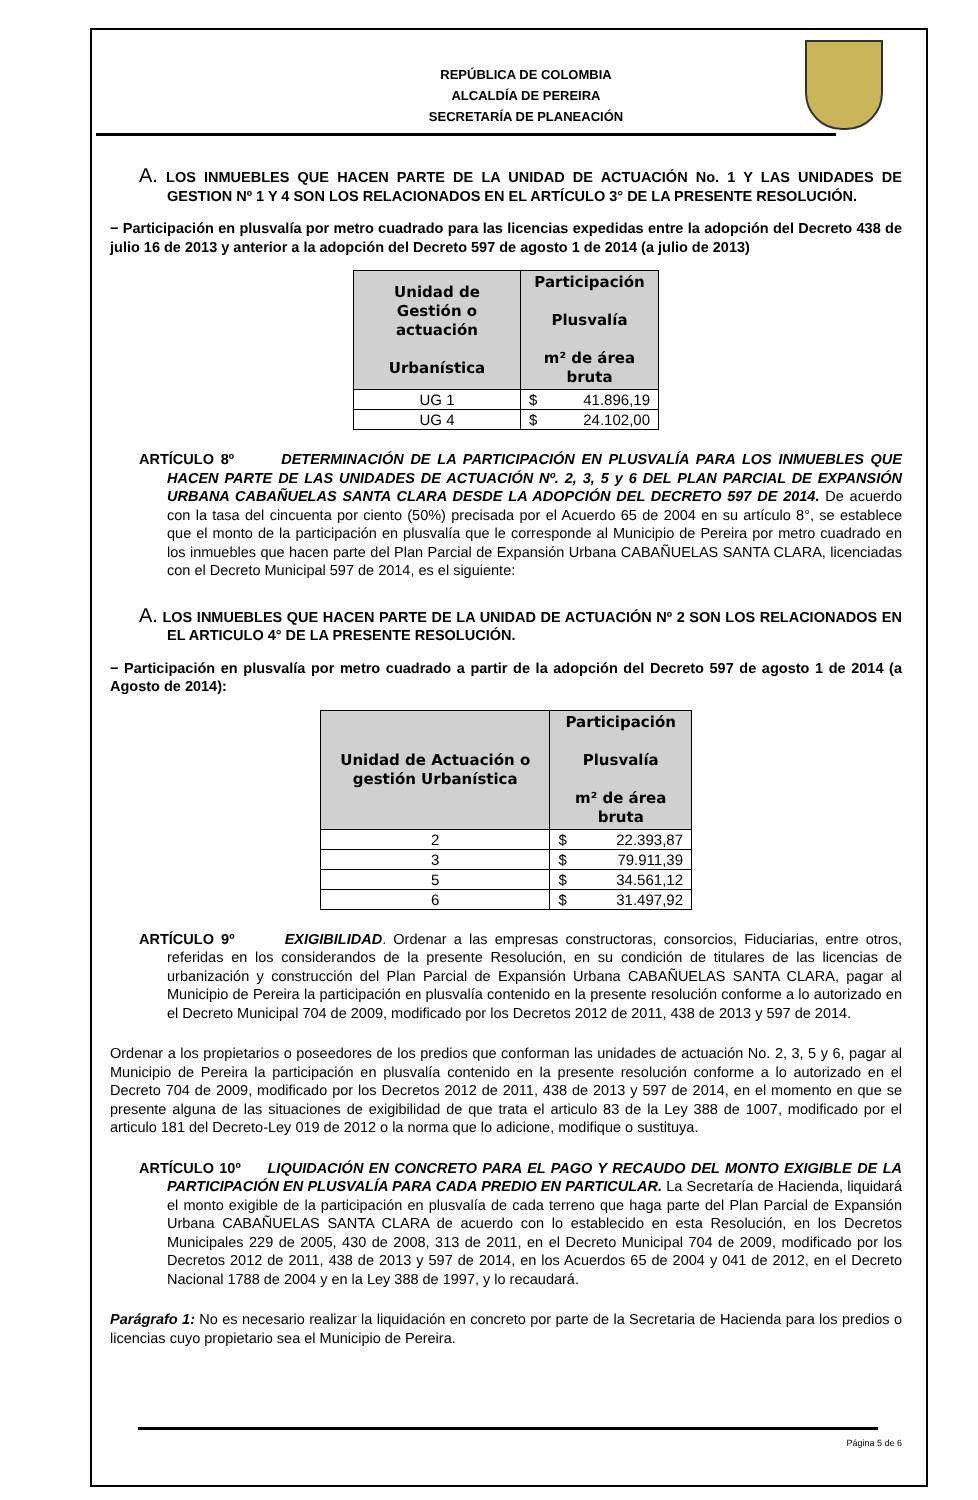REPÚBLICA DE COLOMBIA
ALCALDÍA DE PEREIRA
SECRETARÍA DE PLANEACIÓN
A. LOS INMUEBLES QUE HACEN PARTE DE LA UNIDAD DE ACTUACIÓN No. 1 Y LAS UNIDADES DE GESTION Nº 1 Y 4 SON LOS RELACIONADOS EN EL ARTÍCULO 3° DE LA PRESENTE RESOLUCIÓN.
− Participación en plusvalía por metro cuadrado para las licencias expedidas entre la adopción del Decreto 438 de julio 16 de 2013 y anterior a la adopción del Decreto 597 de agosto 1 de 2014 (a julio de 2013)
| Unidad de Gestión o actuación Urbanística | Participación Plusvalía m² de área bruta |
| --- | --- |
| UG 1 | $ 41.896,19 |
| UG 4 | $ 24.102,00 |
ARTÍCULO 8º DETERMINACIÓN DE LA PARTICIPACIÓN EN PLUSVALÍA PARA LOS INMUEBLES QUE HACEN PARTE DE LAS UNIDADES DE ACTUACIÓN Nº. 2, 3, 5 y 6 DEL PLAN PARCIAL DE EXPANSIÓN URBANA CABAÑUELAS SANTA CLARA DESDE LA ADOPCIÓN DEL DECRETO 597 DE 2014. De acuerdo con la tasa del cincuenta por ciento (50%) precisada por el Acuerdo 65 de 2004 en su artículo 8°, se establece que el monto de la participación en plusvalía que le corresponde al Municipio de Pereira por metro cuadrado en los inmuebles que hacen parte del Plan Parcial de Expansión Urbana CABAÑUELAS SANTA CLARA, licenciadas con el Decreto Municipal 597 de 2014, es el siguiente:
A. LOS INMUEBLES QUE HACEN PARTE DE LA UNIDAD DE ACTUACIÓN Nº 2 SON LOS RELACIONADOS EN EL ARTICULO 4° DE LA PRESENTE RESOLUCIÓN.
− Participación en plusvalía por metro cuadrado a partir de la adopción del Decreto 597 de agosto 1 de 2014 (a Agosto de 2014):
| Unidad de Actuación o gestión Urbanística | Participación Plusvalía m² de área bruta |
| --- | --- |
| 2 | $ 22.393,87 |
| 3 | $ 79.911,39 |
| 5 | $ 34.561,12 |
| 6 | $ 31.497,92 |
ARTÍCULO 9º EXIGIBILIDAD. Ordenar a las empresas constructoras, consorcios, Fiduciarias, entre otros, referidas en los considerandos de la presente Resolución, en su condición de titulares de las licencias de urbanización y construcción del Plan Parcial de Expansión Urbana CABAÑUELAS SANTA CLARA, pagar al Municipio de Pereira la participación en plusvalía contenido en la presente resolución conforme a lo autorizado en el Decreto Municipal 704 de 2009, modificado por los Decretos 2012 de 2011, 438 de 2013 y 597 de 2014.
Ordenar a los propietarios o poseedores de los predios que conforman las unidades de actuación No. 2, 3, 5 y 6, pagar al Municipio de Pereira la participación en plusvalía contenido en la presente resolución conforme a lo autorizado en el Decreto 704 de 2009, modificado por los Decretos 2012 de 2011, 438 de 2013 y 597 de 2014, en el momento en que se presente alguna de las situaciones de exigibilidad de que trata el articulo 83 de la Ley 388 de 1007, modificado por el articulo 181 del Decreto-Ley 019 de 2012 o la norma que lo adicione, modifique o sustituya.
ARTÍCULO 10º LIQUIDACIÓN EN CONCRETO PARA EL PAGO Y RECAUDO DEL MONTO EXIGIBLE DE LA PARTICIPACIÓN EN PLUSVALÍA PARA CADA PREDIO EN PARTICULAR. La Secretaría de Hacienda, liquidará el monto exigible de la participación en plusvalía de cada terreno que haga parte del Plan Parcial de Expansión Urbana CABAÑUELAS SANTA CLARA de acuerdo con lo establecido en esta Resolución, en los Decretos Municipales 229 de 2005, 430 de 2008, 313 de 2011, en el Decreto Municipal 704 de 2009, modificado por los Decretos 2012 de 2011, 438 de 2013 y 597 de 2014, en los Acuerdos 65 de 2004 y 041 de 2012, en el Decreto Nacional 1788 de 2004 y en la Ley 388 de 1997, y lo recaudará.
Parágrafo 1: No es necesario realizar la liquidación en concreto por parte de la Secretaria de Hacienda para los predios o licencias cuyo propietario sea el Municipio de Pereira.
Página 5 de 6